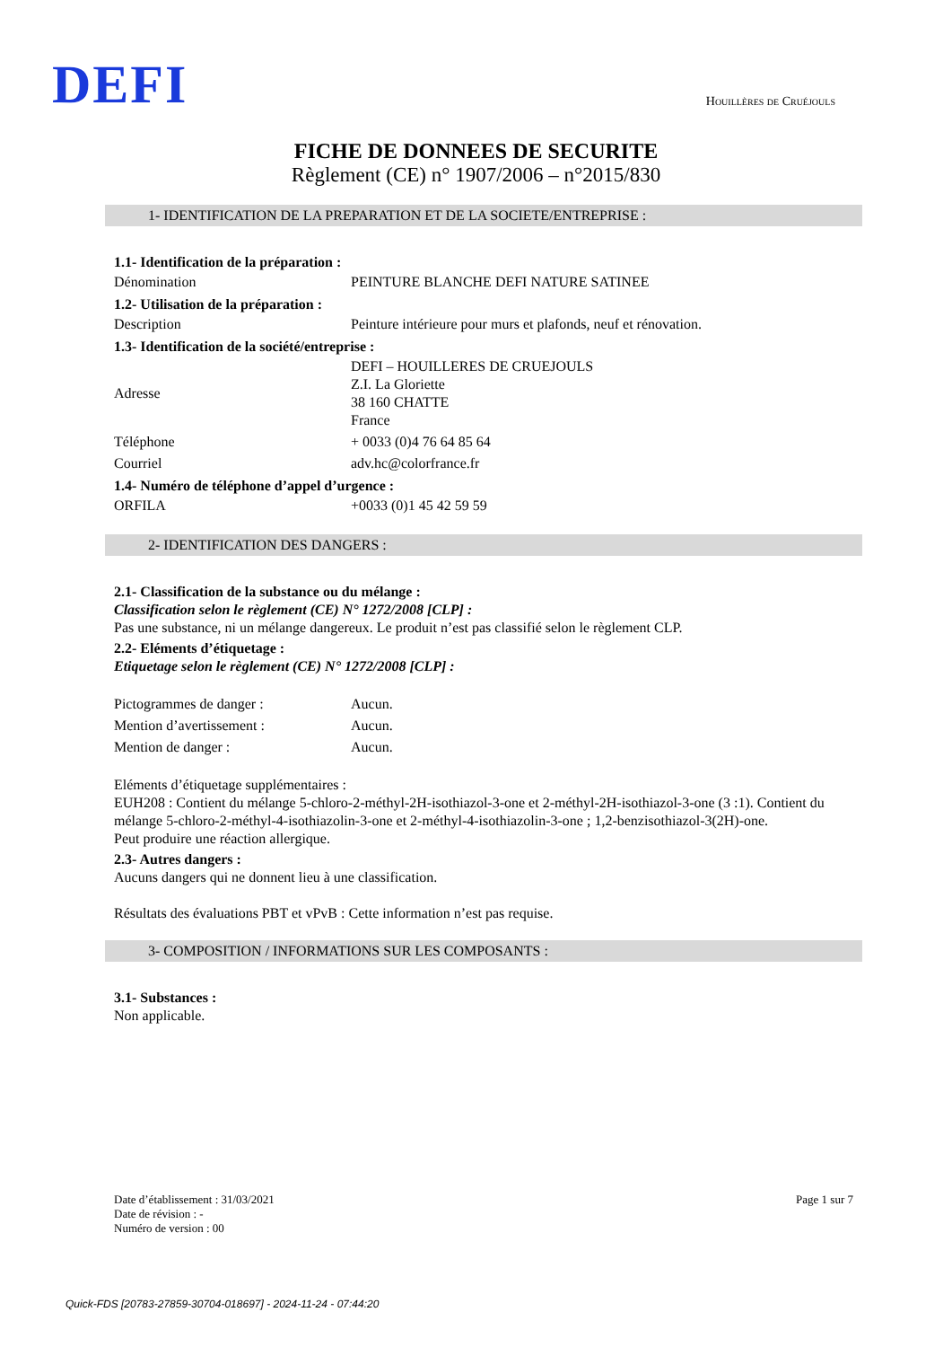DEFI
Houillères de Cruéjouls
FICHE DE DONNEES DE SECURITE
Règlement (CE) n° 1907/2006 – n°2015/830
1- IDENTIFICATION DE LA PREPARATION ET DE LA SOCIETE/ENTREPRISE :
1.1- Identification de la préparation :
| Dénomination | PEINTURE BLANCHE DEFI NATURE SATINEE |
1.2- Utilisation de la préparation :
| Description | Peinture intérieure pour murs et plafonds, neuf et rénovation. |
1.3- Identification de la société/entreprise :
| Adresse | DEFI – HOUILLERES DE CRUEJOULS Z.I. La Gloriette 38 160 CHATTE France |
| Téléphone | + 0033 (0)4 76 64 85 64 |
| Courriel | adv.hc@colorfrance.fr |
1.4- Numéro de téléphone d’appel d’urgence :
| ORFILA | +0033 (0)1 45 42 59 59 |
2- IDENTIFICATION DES DANGERS :
2.1- Classification de la substance ou du mélange :
Classification selon le règlement (CE) N° 1272/2008 [CLP] :
Pas une substance, ni un mélange dangereux. Le produit n’est pas classifié selon le règlement CLP.
2.2- Eléments d’étiquetage :
Etiquetage selon le règlement (CE) N° 1272/2008 [CLP] :
| Pictogrammes de danger : | Aucun. |
| Mention d’avertissement : | Aucun. |
| Mention de danger : | Aucun. |
Eléments d’étiquetage supplémentaires :
EUH208 : Contient du mélange 5-chloro-2-méthyl-2H-isothiazol-3-one et 2-méthyl-2H-isothiazol-3-one (3 :1). Contient du mélange 5-chloro-2-méthyl-4-isothiazolin-3-one et 2-méthyl-4-isothiazolin-3-one ; 1,2-benzisothiazol-3(2H)-one.
Peut produire une réaction allergique.
2.3- Autres dangers :
Aucuns dangers qui ne donnent lieu à une classification.
Résultats des évaluations PBT et vPvB : Cette information n’est pas requise.
3- COMPOSITION / INFORMATIONS SUR LES COMPOSANTS :
3.1- Substances :
Non applicable.
Date d’établissement : 31/03/2021
Date de révision : -
Numéro de version : 00
Page 1 sur 7
Quick-FDS [20783-27859-30704-018697] - 2024-11-24 - 07:44:20